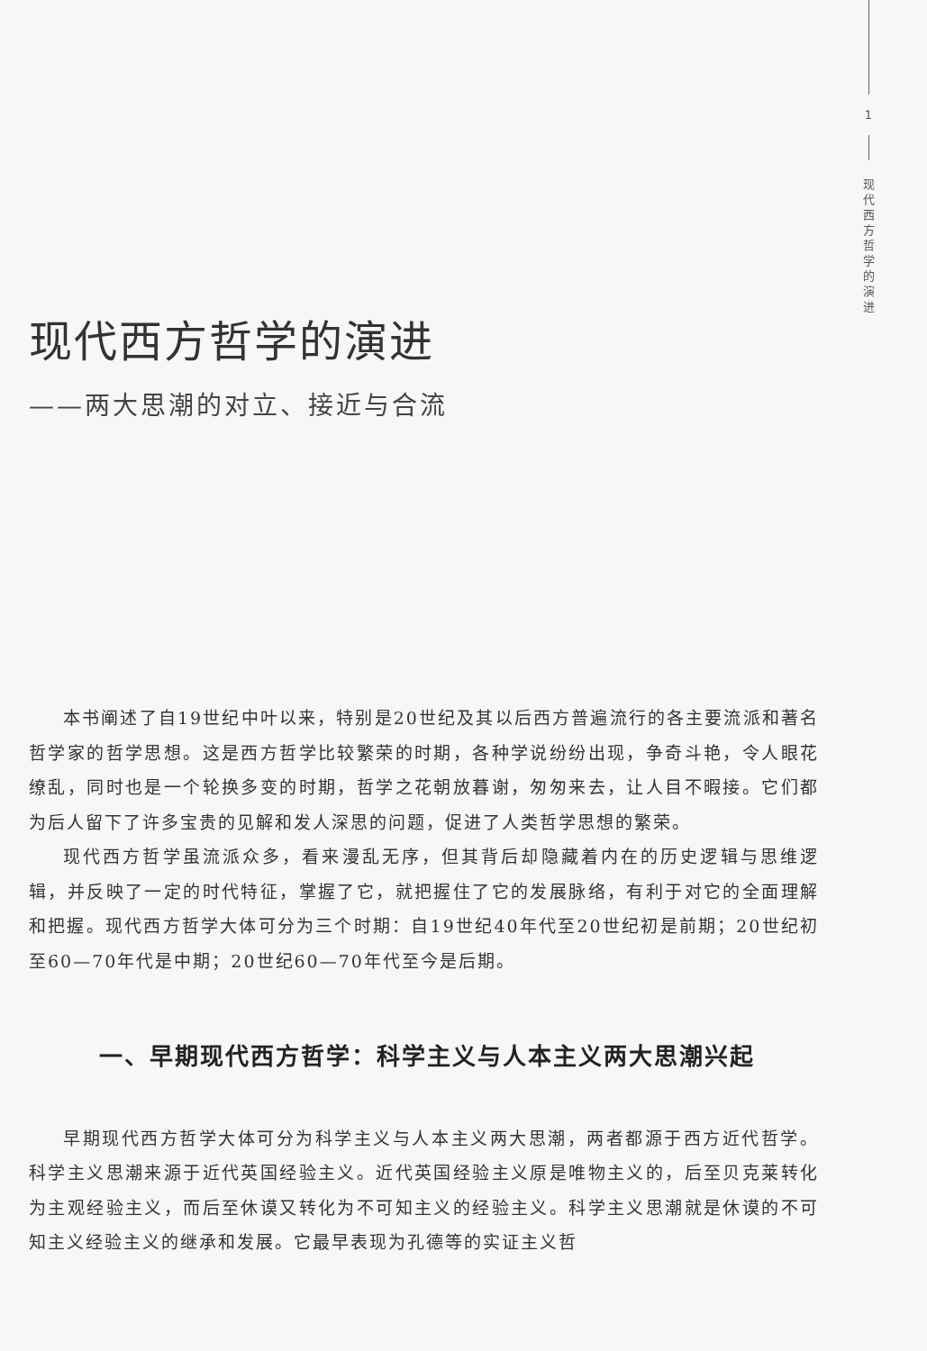1
现
代
西
方
哲
学
的
演
进
现代西方哲学的演进
——两大思潮的对立、接近与合流
本书阐述了自19世纪中叶以来，特别是20世纪及其以后西方普遍流行的各主要流派和著名哲学家的哲学思想。这是西方哲学比较繁荣的时期，各种学说纷纷出现，争奇斗艳，令人眼花缭乱，同时也是一个轮换多变的时期，哲学之花朝放暮谢，匆匆来去，让人目不暇接。它们都为后人留下了许多宝贵的见解和发人深思的问题，促进了人类哲学思想的繁荣。
现代西方哲学虽流派众多，看来漫乱无序，但其背后却隐藏着内在的历史逻辑与思维逻辑，并反映了一定的时代特征，掌握了它，就把握住了它的发展脉络，有利于对它的全面理解和把握。现代西方哲学大体可分为三个时期：自19世纪40年代至20世纪初是前期；20世纪初至60—70年代是中期；20世纪60—70年代至今是后期。
一、早期现代西方哲学：科学主义与人本主义两大思潮兴起
早期现代西方哲学大体可分为科学主义与人本主义两大思潮，两者都源于西方近代哲学。科学主义思潮来源于近代英国经验主义。近代英国经验主义原是唯物主义的，后至贝克莱转化为主观经验主义，而后至休谟又转化为不可知主义的经验主义。科学主义思潮就是休谟的不可知主义经验主义的继承和发展。它最早表现为孔德等的实证主义哲